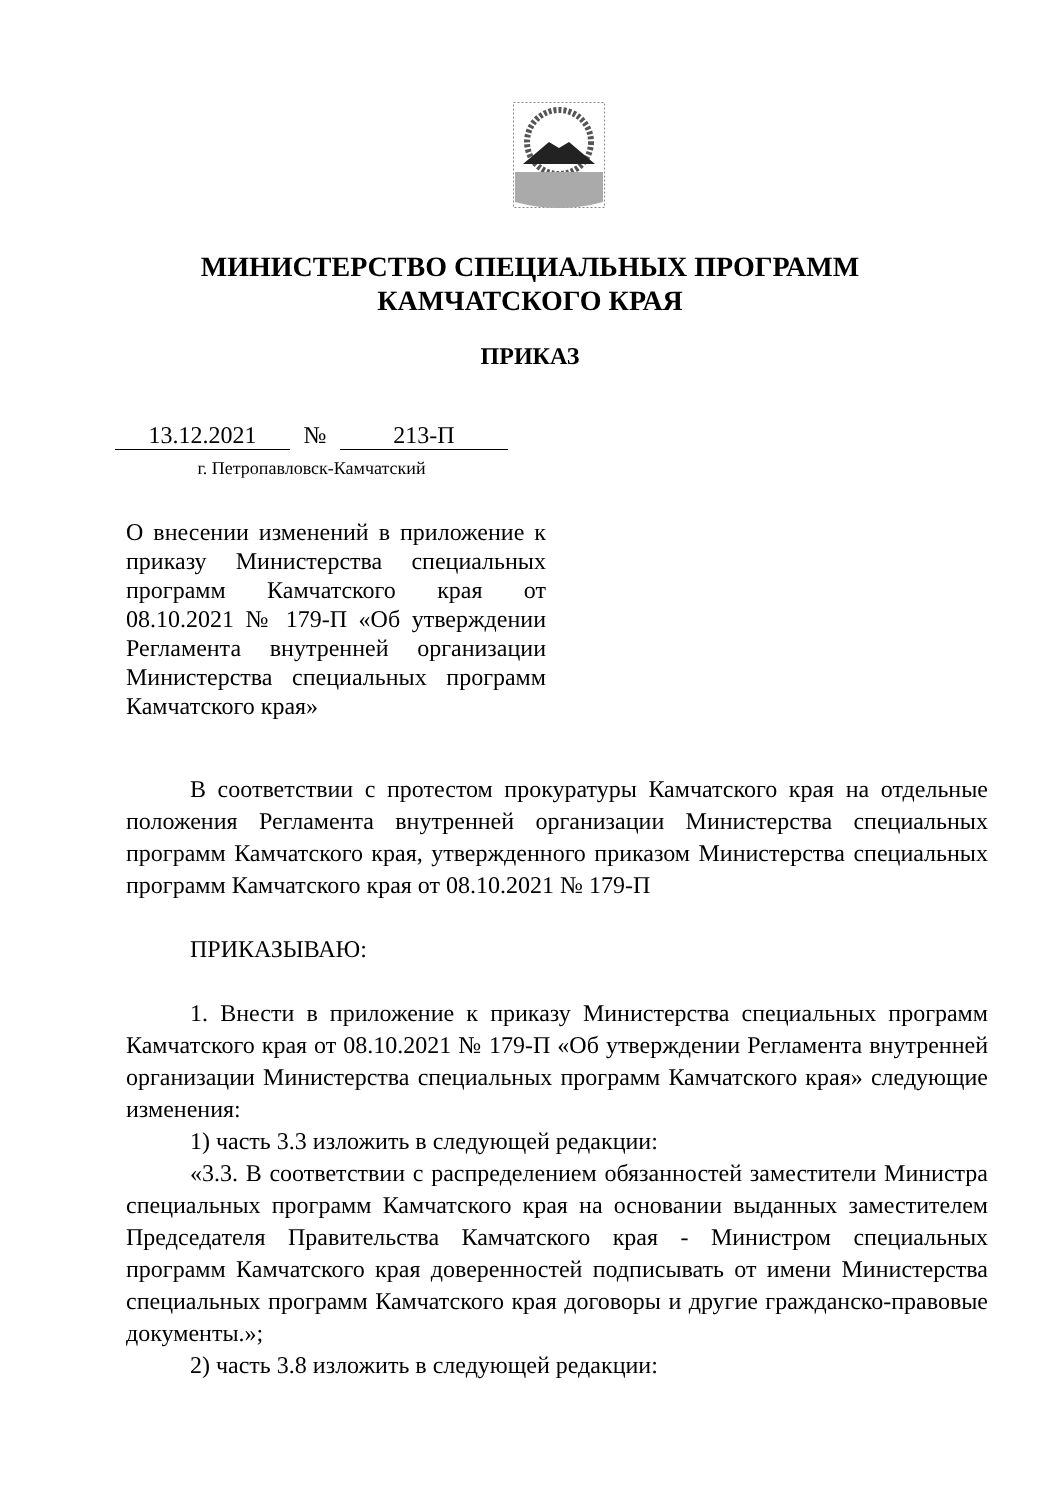МИНИСТЕРСТВО СПЕЦИАЛЬНЫХ ПРОГРАММ
КАМЧАТСКОГО КРАЯ
ПРИКАЗ
13.12.2021 № 213-П
г. Петропавловск-Камчатский
О внесении изменений в приложение к приказу Министерства специальных программ Камчатского края от 08.10.2021 № 179-П «Об утверждении Регламента внутренней организации Министерства специальных программ Камчатского края»
В соответствии с протестом прокуратуры Камчатского края на отдельные положения Регламента внутренней организации Министерства специальных программ Камчатского края, утвержденного приказом Министерства специальных программ Камчатского края от 08.10.2021 № 179-П
ПРИКАЗЫВАЮ:
1. Внести в приложение к приказу Министерства специальных программ Камчатского края от 08.10.2021 № 179-П «Об утверждении Регламента внутренней организации Министерства специальных программ Камчатского края» следующие изменения:
1) часть 3.3 изложить в следующей редакции:
«3.3. В соответствии с распределением обязанностей заместители Министра специальных программ Камчатского края на основании выданных заместителем Председателя Правительства Камчатского края - Министром специальных программ Камчатского края доверенностей подписывать от имени Министерства специальных программ Камчатского края договоры и другие гражданско-правовые документы.»;
2) часть 3.8 изложить в следующей редакции: